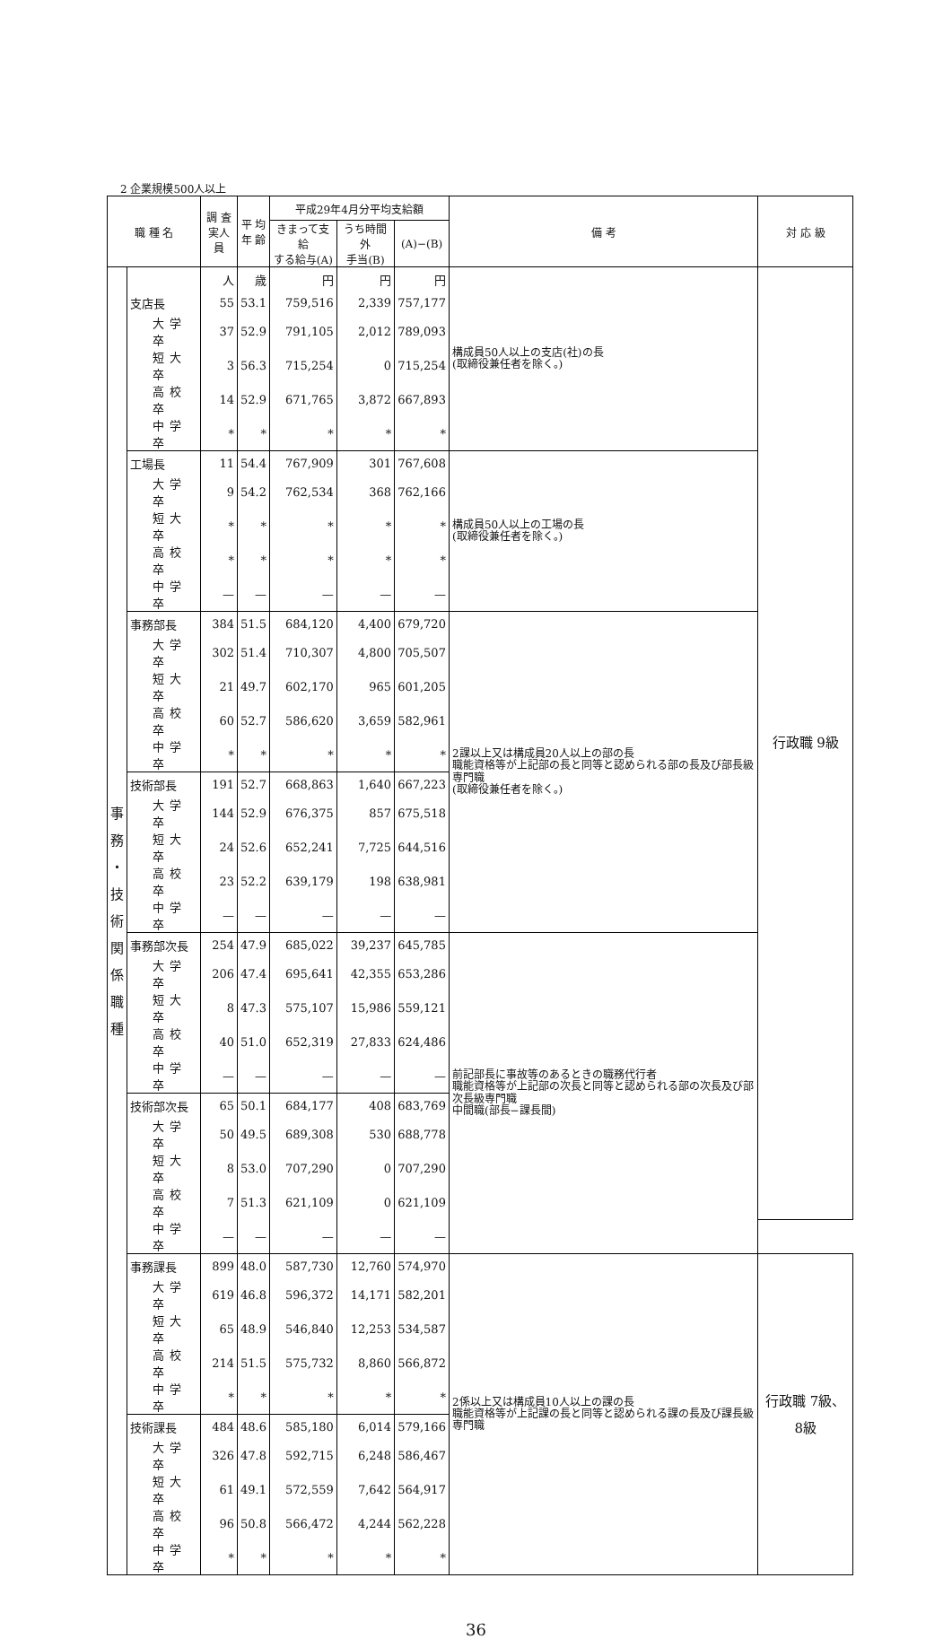2 企業規模500人以上
| 職 種 名 | | 調 査 実人員 | 平 均 年 齢 | 平成29年4月分平均支給額 | | | 備 考 | 対 応 級 |
| --- | --- | --- | --- | --- | --- | --- | --- | --- |
| | | | | きまって支給 する給与(A) | うち時間外 手当(B) | (A)−(B) | | |
| 事 務 ・ 技 術 関 係 職 種 | | 人 | 歳 | 円 | 円 | 円 | 構成員50人以上の支店(社)の長 (取締役兼任者を除く。) | 行政職 9級 |
| | 支店長 | 55 | 53.1 | 759,516 | 2,339 | 757,177 | | |
| | 大学卒 | 37 | 52.9 | 791,105 | 2,012 | 789,093 | | |
| | 短大卒 | 3 | 56.3 | 715,254 | 0 | 715,254 | | |
| | 高校卒 | 14 | 52.9 | 671,765 | 3,872 | 667,893 | | |
| | 中学卒 | * | * | * | * | * | | |
| | 工場長 | 11 | 54.4 | 767,909 | 301 | 767,608 | 構成員50人以上の工場の長 (取締役兼任者を除く。) | |
| | 大学卒 | 9 | 54.2 | 762,534 | 368 | 762,166 | | |
| | 短大卒 | * | * | * | * | * | | |
| | 高校卒 | * | * | * | * | * | | |
| | 中学卒 | — | — | — | — | — | | |
| | 事務部長 | 384 | 51.5 | 684,120 | 4,400 | 679,720 | 2課以上又は構成員20人以上の部の長 職能資格等が上記部の長と同等と認められる部の長及び部長級専門職 (取締役兼任者を除く。) | |
| | 大学卒 | 302 | 51.4 | 710,307 | 4,800 | 705,507 | | |
| | 短大卒 | 21 | 49.7 | 602,170 | 965 | 601,205 | | |
| | 高校卒 | 60 | 52.7 | 586,620 | 3,659 | 582,961 | | |
| | 中学卒 | * | * | * | * | * | | |
| | 技術部長 | 191 | 52.7 | 668,863 | 1,640 | 667,223 | | |
| | 大学卒 | 144 | 52.9 | 676,375 | 857 | 675,518 | | |
| | 短大卒 | 24 | 52.6 | 652,241 | 7,725 | 644,516 | | |
| | 高校卒 | 23 | 52.2 | 639,179 | 198 | 638,981 | | |
| | 中学卒 | — | — | — | — | — | | |
| | 事務部次長 | 254 | 47.9 | 685,022 | 39,237 | 645,785 | 前記部長に事故等のあるときの職務代行者 職能資格等が上記部の次長と同等と認められる部の次長及び部次長級専門職 中間職(部長−課長間) | |
| | 大学卒 | 206 | 47.4 | 695,641 | 42,355 | 653,286 | | |
| | 短大卒 | 8 | 47.3 | 575,107 | 15,986 | 559,121 | | |
| | 高校卒 | 40 | 51.0 | 652,319 | 27,833 | 624,486 | | |
| | 中学卒 | — | — | — | — | — | | |
| | 技術部次長 | 65 | 50.1 | 684,177 | 408 | 683,769 | | |
| | 大学卒 | 50 | 49.5 | 689,308 | 530 | 688,778 | | |
| | 短大卒 | 8 | 53.0 | 707,290 | 0 | 707,290 | | |
| | 高校卒 | 7 | 51.3 | 621,109 | 0 | 621,109 | | |
| | 中学卒 | — | — | — | — | — | | |
| | 事務課長 | 899 | 48.0 | 587,730 | 12,760 | 574,970 | 2係以上又は構成員10人以上の課の長 職能資格等が上記課の長と同等と認められる課の長及び課長級専門職 | 行政職 7級、8級 |
| | 大学卒 | 619 | 46.8 | 596,372 | 14,171 | 582,201 | | |
| | 短大卒 | 65 | 48.9 | 546,840 | 12,253 | 534,587 | | |
| | 高校卒 | 214 | 51.5 | 575,732 | 8,860 | 566,872 | | |
| | 中学卒 | * | * | * | * | * | | |
| | 技術課長 | 484 | 48.6 | 585,180 | 6,014 | 579,166 | | |
| | 大学卒 | 326 | 47.8 | 592,715 | 6,248 | 586,467 | | |
| | 短大卒 | 61 | 49.1 | 572,559 | 7,642 | 564,917 | | |
| | 高校卒 | 96 | 50.8 | 566,472 | 4,244 | 562,228 | | |
| | 中学卒 | * | * | * | * | * | | |
36